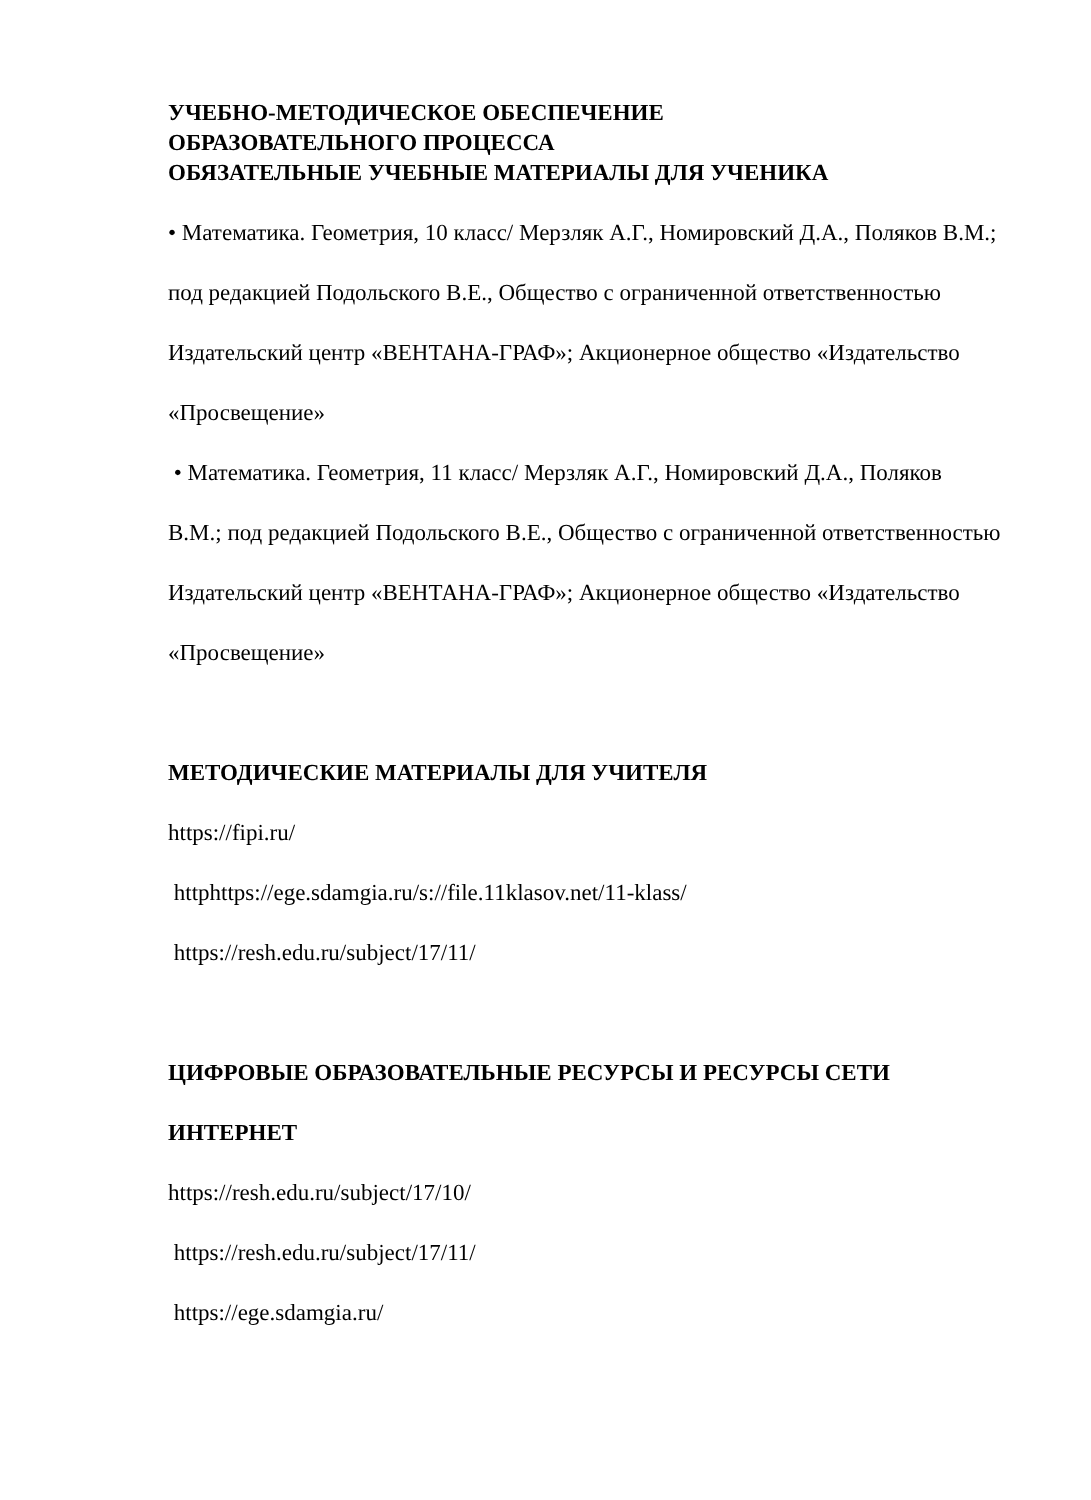УЧЕБНО-МЕТОДИЧЕСКОЕ ОБЕСПЕЧЕНИЕ
ОБРАЗОВАТЕЛЬНОГО ПРОЦЕССА
ОБЯЗАТЕЛЬНЫЕ УЧЕБНЫЕ МАТЕРИАЛЫ ДЛЯ УЧЕНИКА
• Математика. Геометрия, 10 класс/ Мерзляк А.Г., Номировский Д.А., Поляков В.М.; под редакцией Подольского В.Е., Общество с ограниченной ответственностью Издательский центр «ВЕНТАНА-ГРАФ»; Акционерное общество «Издательство «Просвещение»
• Математика. Геометрия, 11 класс/ Мерзляк А.Г., Номировский Д.А., Поляков В.М.; под редакцией Подольского В.Е., Общество с ограниченной ответственностью Издательский центр «ВЕНТАНА-ГРАФ»; Акционерное общество «Издательство «Просвещение»
МЕТОДИЧЕСКИЕ МАТЕРИАЛЫ ДЛЯ УЧИТЕЛЯ
https://fipi.ru/
httphttps://ege.sdamgia.ru/s://file.11klasov.net/11-klass/
https://resh.edu.ru/subject/17/11/
ЦИФРОВЫЕ ОБРАЗОВАТЕЛЬНЫЕ РЕСУРСЫ И РЕСУРСЫ СЕТИ ИНТЕРНЕТ
https://resh.edu.ru/subject/17/10/
https://resh.edu.ru/subject/17/11/
https://ege.sdamgia.ru/